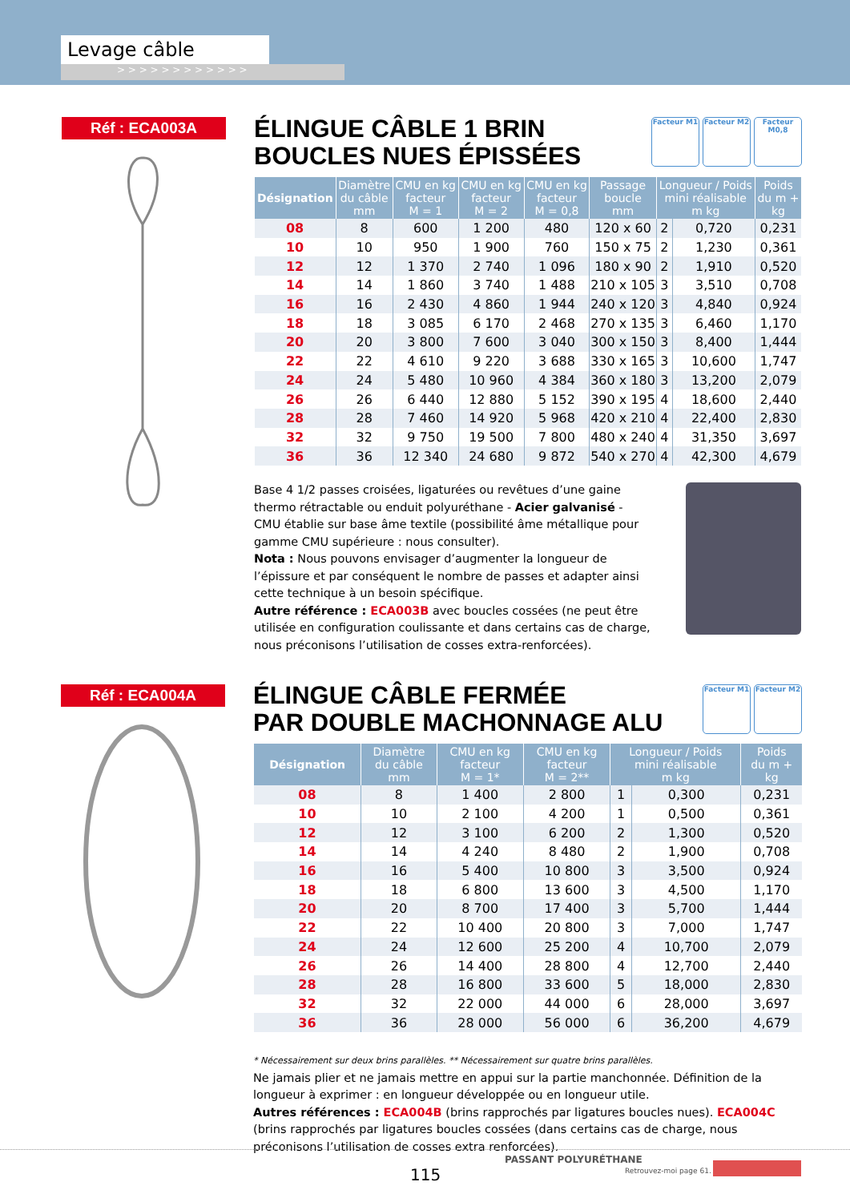Levage câble
> > > > > > > > > > > >
Réf : ECA003A
ÉLINGUE CÂBLE 1 BRIN
BOUCLES NUES ÉPISSÉES
Facteur M1 Facteur M2
Facteur M0,8
| Désignation | Diamètre du câble mm | CMU en kg facteur M = 1 | CMU en kg facteur M = 2 | CMU en kg facteur M = 0,8 | Passage boucle mm | Longueur / Poids mini réalisable m kg | | Poids du m + kg |
| --- | --- | --- | --- | --- | --- | --- | --- | --- |
| 08 | 8 | 600 | 1 200 | 480 | 120 x 60 | 2 | 0,720 | 0,231 |
| 10 | 10 | 950 | 1 900 | 760 | 150 x 75 | 2 | 1,230 | 0,361 |
| 12 | 12 | 1 370 | 2 740 | 1 096 | 180 x 90 | 2 | 1,910 | 0,520 |
| 14 | 14 | 1 860 | 3 740 | 1 488 | 210 x 105 | 3 | 3,510 | 0,708 |
| 16 | 16 | 2 430 | 4 860 | 1 944 | 240 x 120 | 3 | 4,840 | 0,924 |
| 18 | 18 | 3 085 | 6 170 | 2 468 | 270 x 135 | 3 | 6,460 | 1,170 |
| 20 | 20 | 3 800 | 7 600 | 3 040 | 300 x 150 | 3 | 8,400 | 1,444 |
| 22 | 22 | 4 610 | 9 220 | 3 688 | 330 x 165 | 3 | 10,600 | 1,747 |
| 24 | 24 | 5 480 | 10 960 | 4 384 | 360 x 180 | 3 | 13,200 | 2,079 |
| 26 | 26 | 6 440 | 12 880 | 5 152 | 390 x 195 | 4 | 18,600 | 2,440 |
| 28 | 28 | 7 460 | 14 920 | 5 968 | 420 x 210 | 4 | 22,400 | 2,830 |
| 32 | 32 | 9 750 | 19 500 | 7 800 | 480 x 240 | 4 | 31,350 | 3,697 |
| 36 | 36 | 12 340 | 24 680 | 9 872 | 540 x 270 | 4 | 42,300 | 4,679 |
Base 4 1/2 passes croisées, ligaturées ou revêtues d’une gaine thermo rétractable ou enduit polyuréthane - Acier galvanisé - CMU établie sur base âme textile (possibilité âme métallique pour gamme CMU supérieure : nous consulter).
Nota : Nous pouvons envisager d’augmenter la longueur de l’épissure et par conséquent le nombre de passes et adapter ainsi cette technique à un besoin spécifique.
Autre référence : ECA003B avec boucles cossées (ne peut être utilisée en configuration coulissante et dans certains cas de charge, nous préconisons l’utilisation de cosses extra-renforcées).
Réf : ECA004A
ÉLINGUE CÂBLE FERMÉE
PAR DOUBLE MACHONNAGE ALU
Facteur M1 Facteur M2
| Désignation | Diamètre du câble mm | CMU en kg facteur M = 1* | CMU en kg facteur M = 2** | Longueur / Poids mini réalisable m kg | | Poids du m + kg |
| --- | --- | --- | --- | --- | --- | --- |
| 08 | 8 | 1 400 | 2 800 | 1 | 0,300 | 0,231 |
| 10 | 10 | 2 100 | 4 200 | 1 | 0,500 | 0,361 |
| 12 | 12 | 3 100 | 6 200 | 2 | 1,300 | 0,520 |
| 14 | 14 | 4 240 | 8 480 | 2 | 1,900 | 0,708 |
| 16 | 16 | 5 400 | 10 800 | 3 | 3,500 | 0,924 |
| 18 | 18 | 6 800 | 13 600 | 3 | 4,500 | 1,170 |
| 20 | 20 | 8 700 | 17 400 | 3 | 5,700 | 1,444 |
| 22 | 22 | 10 400 | 20 800 | 3 | 7,000 | 1,747 |
| 24 | 24 | 12 600 | 25 200 | 4 | 10,700 | 2,079 |
| 26 | 26 | 14 400 | 28 800 | 4 | 12,700 | 2,440 |
| 28 | 28 | 16 800 | 33 600 | 5 | 18,000 | 2,830 |
| 32 | 32 | 22 000 | 44 000 | 6 | 28,000 | 3,697 |
| 36 | 36 | 28 000 | 56 000 | 6 | 36,200 | 4,679 |
* Nécessairement sur deux brins parallèles. ** Nécessairement sur quatre brins parallèles.
Ne jamais plier et ne jamais mettre en appui sur la partie manchonnée. Définition de la longueur à exprimer : en longueur développée ou en longueur utile.
Autres références : ECA004B (brins rapprochés par ligatures boucles nues). ECA004C (brins rapprochés par ligatures boucles cossées (dans certains cas de charge, nous préconisons l’utilisation de cosses extra renforcées).
115
PASSANT POLYURÉTHANE
Retrouvez-moi page 61.